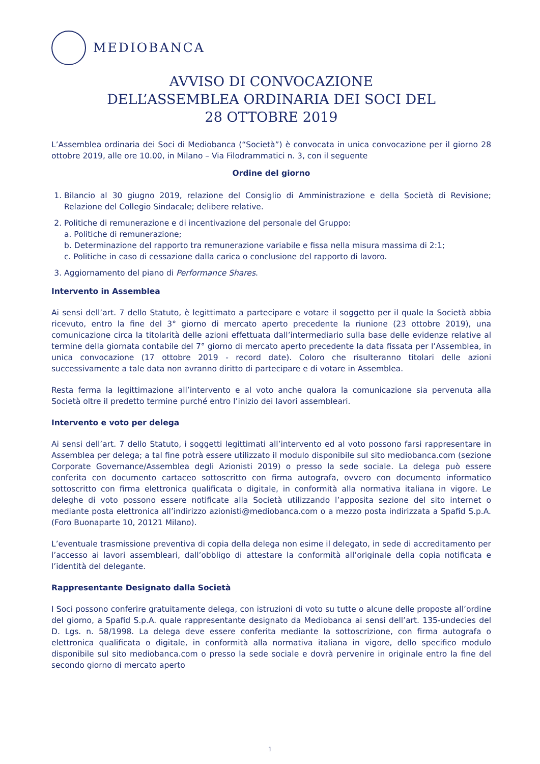MEDIOBANCA
AVVISO DI CONVOCAZIONE
DELL’ASSEMBLEA ORDINARIA DEI SOCI DEL
28 OTTOBRE 2019
L’Assemblea ordinaria dei Soci di Mediobanca (“Società”) è convocata in unica convocazione per il giorno 28 ottobre 2019, alle ore 10.00, in Milano – Via Filodrammatici n. 3, con il seguente
Ordine del giorno
1. Bilancio al 30 giugno 2019, relazione del Consiglio di Amministrazione e della Società di Revisione; Relazione del Collegio Sindacale; delibere relative.
2. Politiche di remunerazione e di incentivazione del personale del Gruppo:
a. Politiche di remunerazione;
b. Determinazione del rapporto tra remunerazione variabile e fissa nella misura massima di 2:1;
c. Politiche in caso di cessazione dalla carica o conclusione del rapporto di lavoro.
3. Aggiornamento del piano di Performance Shares.
Intervento in Assemblea
Ai sensi dell’art. 7 dello Statuto, è legittimato a partecipare e votare il soggetto per il quale la Società abbia ricevuto, entro la fine del 3° giorno di mercato aperto precedente la riunione (23 ottobre 2019), una comunicazione circa la titolarità delle azioni effettuata dall’intermediario sulla base delle evidenze relative al termine della giornata contabile del 7° giorno di mercato aperto precedente la data fissata per l’Assemblea, in unica convocazione (17 ottobre 2019 - record date). Coloro che risulteranno titolari delle azioni successivamente a tale data non avranno diritto di partecipare e di votare in Assemblea.
Resta ferma la legittimazione all’intervento e al voto anche qualora la comunicazione sia pervenuta alla Società oltre il predetto termine purché entro l’inizio dei lavori assembleari.
Intervento e voto per delega
Ai sensi dell’art. 7 dello Statuto, i soggetti legittimati all’intervento ed al voto possono farsi rappresentare in Assemblea per delega; a tal fine potrà essere utilizzato il modulo disponibile sul sito mediobanca.com (sezione Corporate Governance/Assemblea degli Azionisti 2019) o presso la sede sociale. La delega può essere conferita con documento cartaceo sottoscritto con firma autografa, ovvero con documento informatico sottoscritto con firma elettronica qualificata o digitale, in conformità alla normativa italiana in vigore. Le deleghe di voto possono essere notificate alla Società utilizzando l’apposita sezione del sito internet o mediante posta elettronica all’indirizzo azionisti@mediobanca.com o a mezzo posta indirizzata a Spafid S.p.A. (Foro Buonaparte 10, 20121 Milano).
L’eventuale trasmissione preventiva di copia della delega non esime il delegato, in sede di accreditamento per l’accesso ai lavori assembleari, dall’obbligo di attestare la conformità all’originale della copia notificata e l’identità del delegante.
Rappresentante Designato dalla Società
I Soci possono conferire gratuitamente delega, con istruzioni di voto su tutte o alcune delle proposte all’ordine del giorno, a Spafid S.p.A. quale rappresentante designato da Mediobanca ai sensi dell’art. 135-undecies del D. Lgs. n. 58/1998. La delega deve essere conferita mediante la sottoscrizione, con firma autografa o elettronica qualificata o digitale, in conformità alla normativa italiana in vigore, dello specifico modulo disponibile sul sito mediobanca.com o presso la sede sociale e dovrà pervenire in originale entro la fine del secondo giorno di mercato aperto
1